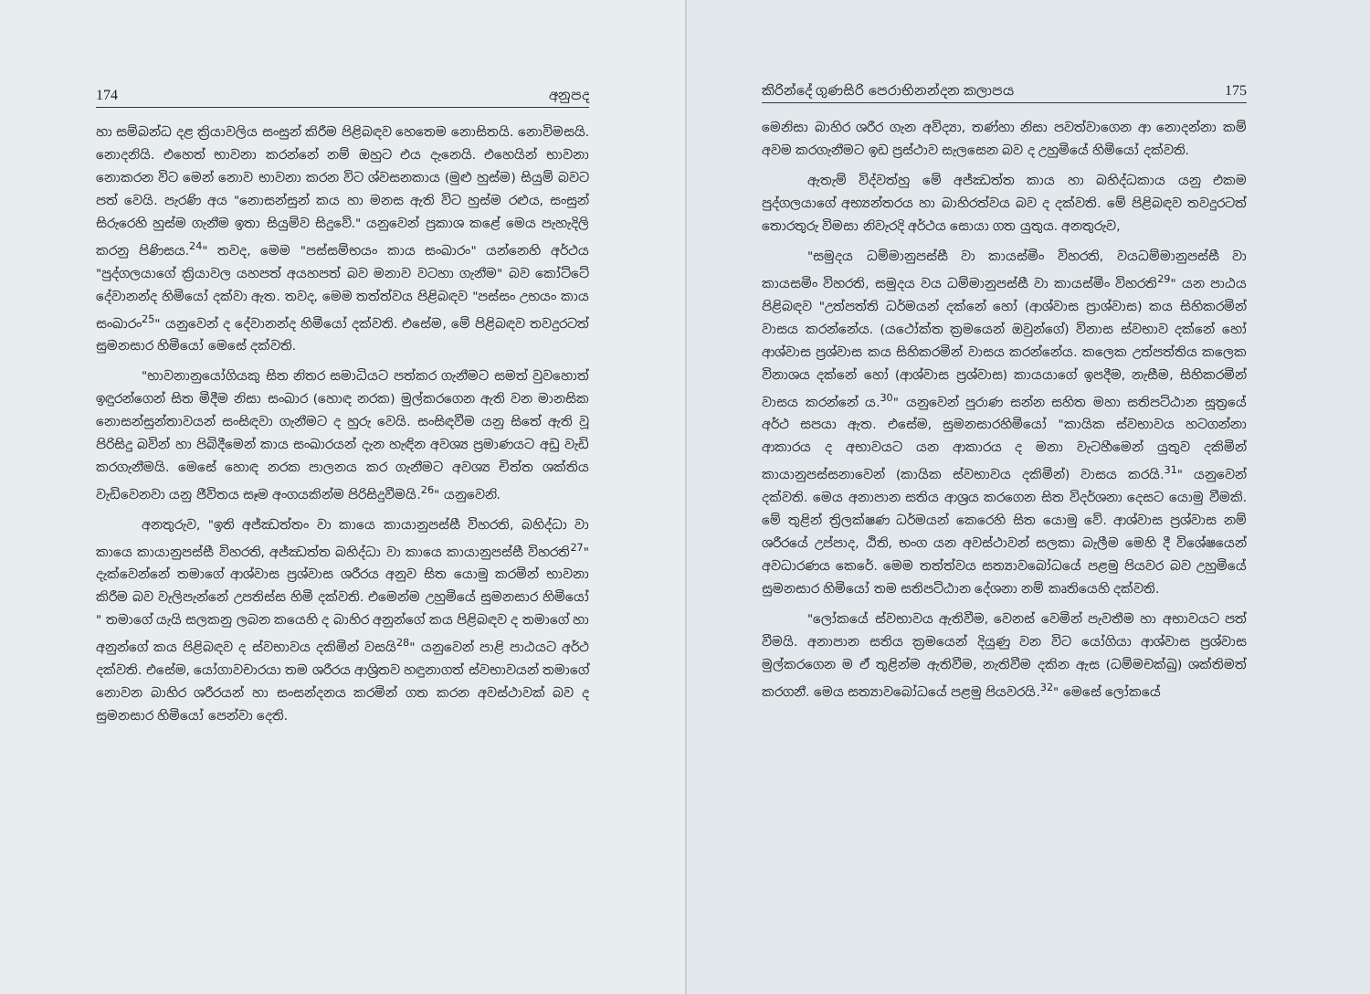174 අනුපද
හා සම්බන්ධ දළ ක්‍රියාවලිය සංසුන් කිරීම පිළිබඳව හෙතෙම නොසිතයි. නොවිමසයි. නොදනියි. එහෙත් භාවනා කරන්නේ නම් ඔහුට එය දැනෙයි. එහෙයින් භාවනා නොකරන විට මෙන් නොව භාවනා කරන විට ශ්වසනකාය (මුළු හුස්ම) සියුම් බවට පත් වෙයි. පැරණි අය "නොසන්සුන් කය හා මනස ඇති විට හුස්ම රළුය, සංසුන් සිරුරෙහි හුස්ම ගැනීම ඉතා සියුම්ව සිදුවේ." යනුවෙන් ප්‍රකාශ කළේ මෙය පැහැදිලි කරනු පිණිසය.<sup>24</sup>" තවද, මෙම "පස්සම්භයං කාය සංඛාරං" යන්නෙහි අර්ථය "පුද්ගලයාගේ ක්‍රියාවල යහපත් අයහපත් බව මනාව වටහා ගැනීම" බව කෝට්ටේ දේවානන්ද හිමියෝ දක්වා ඇත. තවද, මෙම තත්ත්වය පිළිබඳව "පස්සං උභයං කාය සංඛාරං<sup>25</sup>" යනුවෙන් ද දේවානන්ද හිමියෝ දක්වති. එසේම, මේ පිළිබඳව තවදුරටත් සුමනසාර හිමියෝ මෙසේ දක්වති.
"භාවනානුයෝගියකු සිත නිතර සමාධියට පත්කර ගැනීමට සමත් වුවහොත් ඉඳුරන්ගෙන් සිත මිදීම නිසා සංඛාර (හොඳ නරක) මුල්කරගෙන ඇති වන මානසික නොසන්සුන්තාවයන් සංසිඳවා ගැනීමට ද හුරු වෙයි. සංසිඳවීම යනු සිතේ ඇති වූ පිරිසිදු බවින් හා පිබිදීමෙන් කාය සංඛාරයන් දැන හැඳින අවශ්‍ය ප්‍රමාණයට අඩු වැඩි කරගැනීමයි. මෙසේ හොඳ නරක පාලනය කර ගැනීමට අවශ්‍ය චිත්ත ශක්තිය වැඩිවෙනවා යනු ජීවිතය සෑම අංගයකින්ම පිරිසිදුවීමයි.<sup>26</sup>" යනුවෙනි.
අනතුරුව, "ඉති අජ්ඣත්තං වා කායෙ කායානුපස්සී විහරති, බහිද්ධා වා කායෙ කායානුපස්සී විහරති, අජ්ඣත්ත බහිද්ධා වා කායෙ කායානුපස්සී විහරති<sup>27</sup>" දැක්වෙන්නේ තමාගේ ආශ්වාස ප්‍රශ්වාස ශරීරය අනුව සිත යොමු කරමින් භාවනා කිරීම බව වැලිපැන්නේ උපතිස්ස හිමි දක්වති. එමෙන්ම උහුමියේ සුමනසාර හිමියෝ " තමාගේ යැයි සලකනු ලබන කයෙහි ද බාහිර අනුන්ගේ කය පිළිබඳව ද තමාගේ හා අනුන්ගේ කය පිළිබඳව ද ස්වභාවය දකිමින් වසයි<sup>28</sup>" යනුවෙන් පාළි පාඨයට අර්ථ දක්වති. එසේම, යෝගාවචාරයා තම ශරීරය ආශ්‍රිතව හඳුනාගත් ස්වභාවයන් තමාගේ නොවන බාහිර ශරීරයන් හා සංසන්දනය කරමින් ගත කරන අවස්ථාවක් බව ද සුමනසාර හිමියෝ පෙන්වා දෙති.
කිරින්දේ ගුණසිරි පෙරාභිනන්දන කලාපය 175
මෙනිසා බාහිර ශරීර ගැන අවිද්‍යා, තණ්හා නිසා පවත්වාගෙන ආ නොදන්නා කම් අවම කරගැනීමට ඉඩ ප්‍රස්ථාව සැලසෙන බව ද උහුමියේ හිමියෝ දක්වති.
ඇතැම් විද්වත්හු මේ අජ්ඣත්ත කාය හා බහිද්ධකාය යනු එකම පුද්ගලයාගේ අභ්‍යන්තරය හා බාහිරත්වය බව ද දක්වති. මේ පිළිබඳව තවදුරටත් තොරතුරු විමසා නිවැරදි අර්ථය සොයා ගත යුතුය. අනතුරුව,
"සමුදය ධම්මානුපස්සී වා කායස්මිං විහරති, වයධම්මානුපස්සී වා කායසමිං විහරති, සමුදය වය ධම්මානුපස්සී වා කායස්මිං විහරති<sup>29</sup>" යන පාඨය පිළිබඳව "උත්පත්ති ධර්මයන් දක්නේ හෝ (ආශ්වාස ප්‍රාශ්වාස) කය සිහිකරමින් වාසය කරන්නේය. (යථෝක්ත ක්‍රමයෙන් ඔවුන්ගේ) විනාස ස්වභාව දක්නේ හෝ ආශ්වාස ප්‍රශ්වාස කය සිහිකරමින් වාසය කරන්නේය. කලෙක උත්පත්තිය කලෙක විනාශය දක්නේ හෝ (ආශ්වාස ප්‍රශ්වාස) කායයාගේ ඉපදීම, නැසීම, සිහිකරමින් වාසය කරන්නේ ය.<sup>30</sup>" යනුවෙන් පුරාණ සන්න සහිත මහා සතිපට්ඨාන සූත්‍රයේ අර්ථ සපයා ඇත. එසේම, සුමනසාරහිමියෝ "කායික ස්වභාවය හටගන්නා ආකාරය ද අභාවයට යන ආකාරය ද මනා වැටහීමෙන් යුතුව දකිමින් කායානුපස්සනාවෙන් (කායික ස්වභාවය දකිමින්) වාසය කරයි.<sup>31</sup>" යනුවෙන් දක්වති. මෙය අනාපාන සතිය ආශ්‍රය කරගෙන සිත විදර්ශනා දෙසට යොමු වීමකි. මේ තුළින් ත්‍රිලක්ෂණ ධර්මයන් කෙරෙහි සිත යොමු වේ. ආශ්වාස ප්‍රශ්වාස නම් ශරීරයේ උප්පාද, ඨිති, භංග යන අවස්ථාවන් සලකා බැලීම මෙහි දී විශේෂයෙන් අවධාරණය කෙරේ. මෙම තත්ත්වය සත්‍යාවබෝධයේ පළමු පියවර බව උහුමියේ සුමනසාර හිමියෝ තම සතිපට්ඨාන දේශනා නම් කෘතියෙහි දක්වති.
"ලෝකයේ ස්වභාවය ඇතිවීම, වෙනස් වෙමින් පැවතීම හා අභාවයට පත් වීමයි. අනාපාන සතිය ක්‍රමයෙන් දියුණු වන විට යෝගියා ආශ්වාස ප්‍රශ්වාස මුල්කරගෙන ම ඒ තුළින්ම ඇතිවීම, නැතිවීම දකින ඇස (ධම්මචක්ඛු) ශක්තිමත් කරගනී. මෙය සත්‍යාවබෝධයේ පළමු පියවරයි.<sup>32</sup>" මෙසේ ලෝකයේ